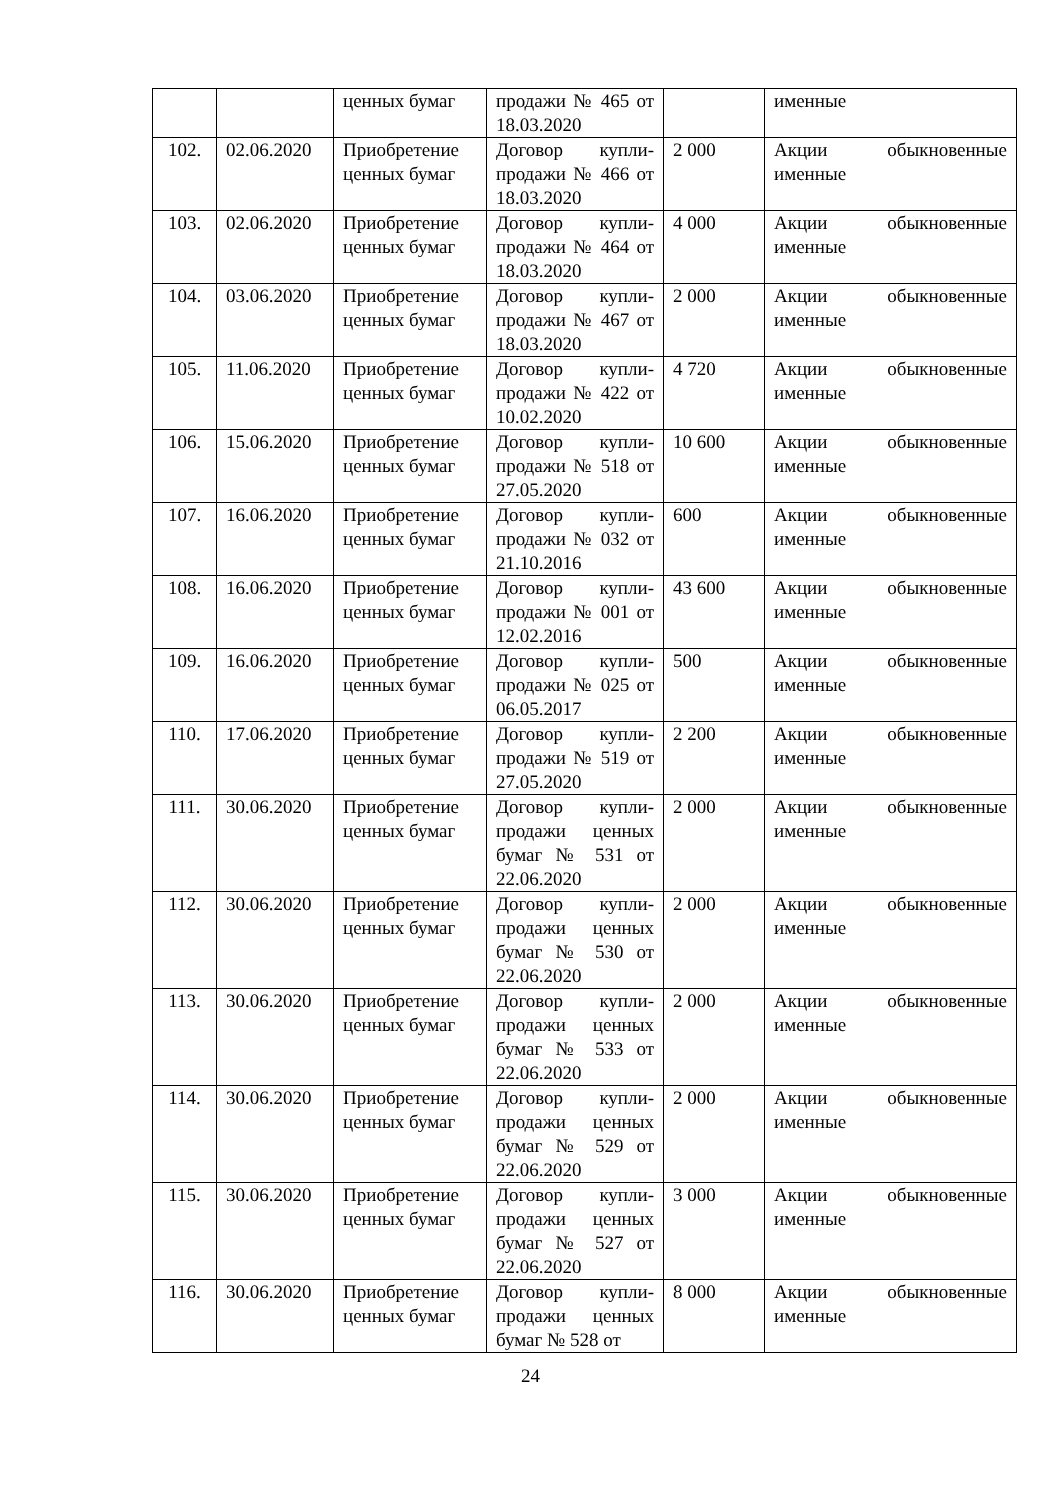| | | ценных бумаг | продажи № 465 от 18.03.2020 | | именные |
| 102. | 02.06.2020 | Приобретение ценных бумаг | Договор купли-продажи № 466 от 18.03.2020 | 2 000 | Акции обыкновенные именные |
| 103. | 02.06.2020 | Приобретение ценных бумаг | Договор купли-продажи № 464 от 18.03.2020 | 4 000 | Акции обыкновенные именные |
| 104. | 03.06.2020 | Приобретение ценных бумаг | Договор купли-продажи № 467 от 18.03.2020 | 2 000 | Акции обыкновенные именные |
| 105. | 11.06.2020 | Приобретение ценных бумаг | Договор купли-продажи № 422 от 10.02.2020 | 4 720 | Акции обыкновенные именные |
| 106. | 15.06.2020 | Приобретение ценных бумаг | Договор купли-продажи № 518 от 27.05.2020 | 10 600 | Акции обыкновенные именные |
| 107. | 16.06.2020 | Приобретение ценных бумаг | Договор купли-продажи № 032 от 21.10.2016 | 600 | Акции обыкновенные именные |
| 108. | 16.06.2020 | Приобретение ценных бумаг | Договор купли-продажи № 001 от 12.02.2016 | 43 600 | Акции обыкновенные именные |
| 109. | 16.06.2020 | Приобретение ценных бумаг | Договор купли-продажи № 025 от 06.05.2017 | 500 | Акции обыкновенные именные |
| 110. | 17.06.2020 | Приобретение ценных бумаг | Договор купли-продажи № 519 от 27.05.2020 | 2 200 | Акции обыкновенные именные |
| 111. | 30.06.2020 | Приобретение ценных бумаг | Договор купли-продажи ценных бумаг № 531 от 22.06.2020 | 2 000 | Акции обыкновенные именные |
| 112. | 30.06.2020 | Приобретение ценных бумаг | Договор купли-продажи ценных бумаг № 530 от 22.06.2020 | 2 000 | Акции обыкновенные именные |
| 113. | 30.06.2020 | Приобретение ценных бумаг | Договор купли-продажи ценных бумаг № 533 от 22.06.2020 | 2 000 | Акции обыкновенные именные |
| 114. | 30.06.2020 | Приобретение ценных бумаг | Договор купли-продажи ценных бумаг № 529 от 22.06.2020 | 2 000 | Акции обыкновенные именные |
| 115. | 30.06.2020 | Приобретение ценных бумаг | Договор купли-продажи ценных бумаг № 527 от 22.06.2020 | 3 000 | Акции обыкновенные именные |
| 116. | 30.06.2020 | Приобретение ценных бумаг | Договор купли-продажи ценных бумаг № 528 от | 8 000 | Акции обыкновенные именные |
24